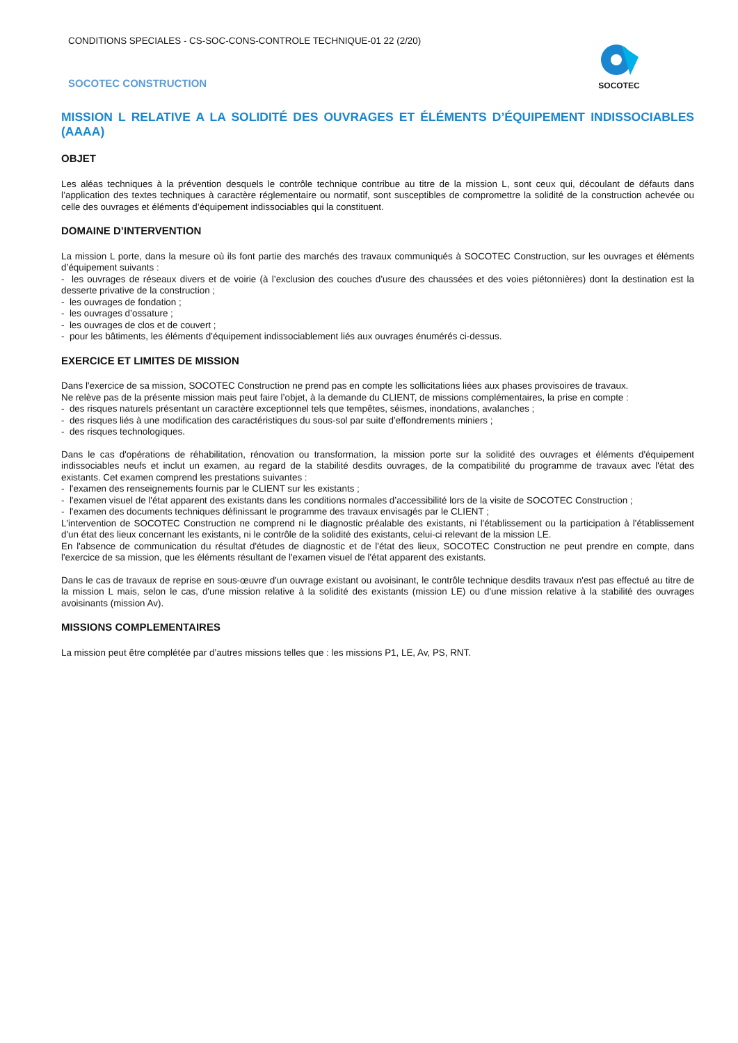CONDITIONS SPECIALES - CS-SOC-CONS-CONTROLE TECHNIQUE-01 22 (2/20)
SOCOTEC CONSTRUCTION
SOCOTEC
MISSION L RELATIVE A LA SOLIDITÉ DES OUVRAGES ET ÉLÉMENTS D’ÉQUIPEMENT INDISSOCIABLES (AAAA)
OBJET
Les aléas techniques à la prévention desquels le contrôle technique contribue au titre de la mission L, sont ceux qui, découlant de défauts dans l’application des textes techniques à caractère réglementaire ou normatif, sont susceptibles de compromettre la solidité de la construction achevée ou celle des ouvrages et éléments d’équipement indissociables qui la constituent.
DOMAINE D’INTERVENTION
La mission L porte, dans la mesure où ils font partie des marchés des travaux communiqués à SOCOTEC Construction, sur les ouvrages et éléments d’équipement suivants :
- les ouvrages de réseaux divers et de voirie (à l’exclusion des couches d’usure des chaussées et des voies piétonnières) dont la destination est la desserte privative de la construction ;
- les ouvrages de fondation ;
- les ouvrages d’ossature ;
- les ouvrages de clos et de couvert ;
- pour les bâtiments, les éléments d’équipement indissociablement liés aux ouvrages énumérés ci-dessus.
EXERCICE ET LIMITES DE MISSION
Dans l'exercice de sa mission, SOCOTEC Construction ne prend pas en compte les sollicitations liées aux phases provisoires de travaux.
Ne relève pas de la présente mission mais peut faire l’objet, à la demande du CLIENT, de missions complémentaires, la prise en compte :
- des risques naturels présentant un caractère exceptionnel tels que tempêtes, séismes, inondations, avalanches ;
- des risques liés à une modification des caractéristiques du sous-sol par suite d’effondrements miniers ;
- des risques technologiques.
Dans le cas d'opérations de réhabilitation, rénovation ou transformation, la mission porte sur la solidité des ouvrages et éléments d'équipement indissociables neufs et inclut un examen, au regard de la stabilité desdits ouvrages, de la compatibilité du programme de travaux avec l'état des existants. Cet examen comprend les prestations suivantes :
- l'examen des renseignements fournis par le CLIENT sur les existants ;
- l'examen visuel de l'état apparent des existants dans les conditions normales d’accessibilité lors de la visite de SOCOTEC Construction ;
- l'examen des documents techniques définissant le programme des travaux envisagés par le CLIENT ;
L'intervention de SOCOTEC Construction ne comprend ni le diagnostic préalable des existants, ni l'établissement ou la participation à l'établissement d'un état des lieux concernant les existants, ni le contrôle de la solidité des existants, celui-ci relevant de la mission LE.
En l'absence de communication du résultat d'études de diagnostic et de l'état des lieux, SOCOTEC Construction ne peut prendre en compte, dans l'exercice de sa mission, que les éléments résultant de l'examen visuel de l'état apparent des existants.
Dans le cas de travaux de reprise en sous-œuvre d'un ouvrage existant ou avoisinant, le contrôle technique desdits travaux n'est pas effectué au titre de la mission L mais, selon le cas, d'une mission relative à la solidité des existants (mission LE) ou d'une mission relative à la stabilité des ouvrages avoisinants (mission Av).
MISSIONS COMPLEMENTAIRES
La mission peut être complétée par d’autres missions telles que : les missions P1, LE, Av, PS, RNT.